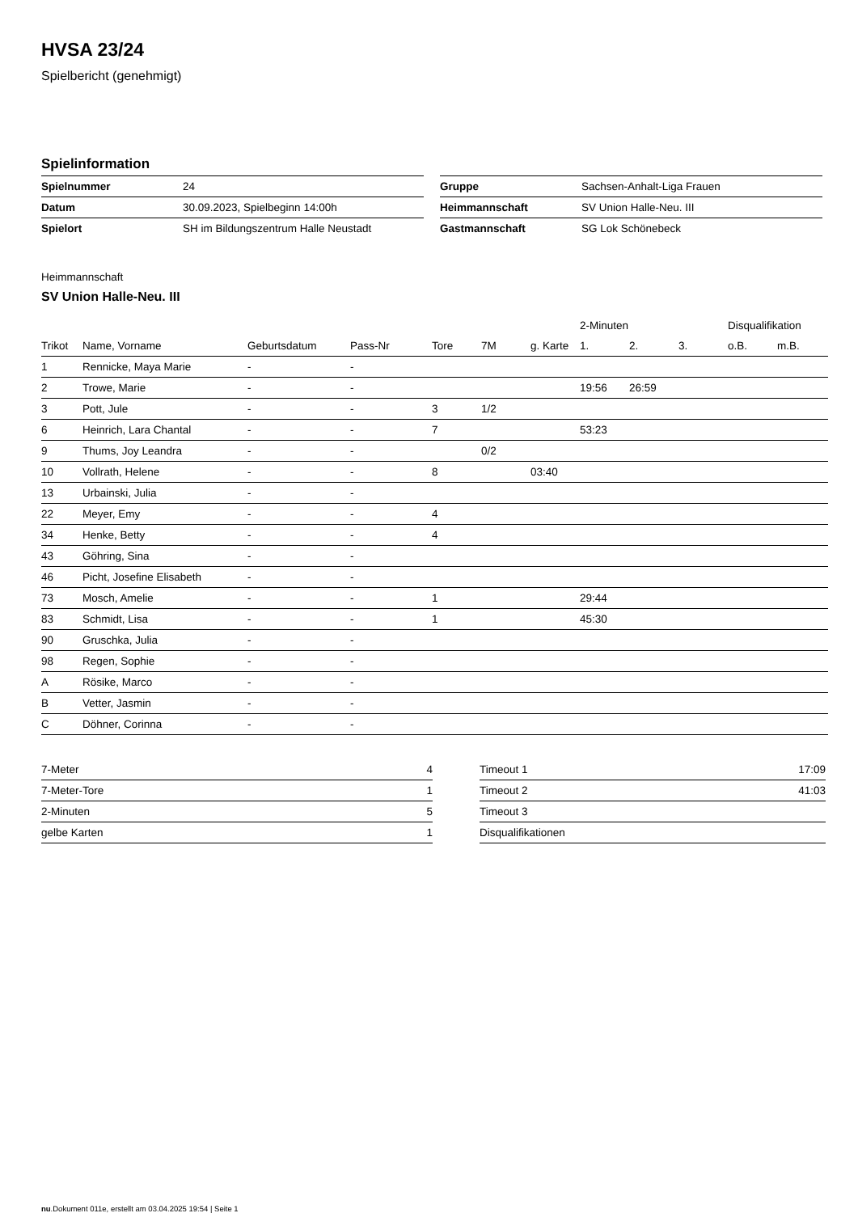HVSA 23/24
Spielbericht (genehmigt)
Spielinformation
| Spielnummer | 24 |
| Datum | 30.09.2023, Spielbeginn 14:00h |
| Spielort | SH im Bildungszentrum Halle Neustadt |
| Gruppe | Sachsen-Anhalt-Liga Frauen |
| Heimmannschaft | SV Union Halle-Neu. III |
| Gastmannschaft | SG Lok Schönebeck |
Heimmannschaft
SV Union Halle-Neu. III
| | | | | | | | 2-Minuten | | | Disqualifikation | |
| --- | --- | --- | --- | --- | --- | --- | --- | --- | --- | --- | --- |
| Trikot | Name, Vorname | Geburtsdatum | Pass-Nr | Tore | 7M | g. Karte | 1. | 2. | 3. | o.B. | m.B. |
| 1 | Rennicke, Maya Marie | - | - | | | | | | | | |
| 2 | Trowe, Marie | - | - | | | | 19:56 | 26:59 | | | |
| 3 | Pott, Jule | - | - | 3 | 1/2 | | | | | | |
| 6 | Heinrich, Lara Chantal | - | - | 7 | | | 53:23 | | | | |
| 9 | Thums, Joy Leandra | - | - | | 0/2 | | | | | | |
| 10 | Vollrath, Helene | - | - | 8 | | 03:40 | | | | | |
| 13 | Urbainski, Julia | - | - | | | | | | | | |
| 22 | Meyer, Emy | - | - | 4 | | | | | | | |
| 34 | Henke, Betty | - | - | 4 | | | | | | | |
| 43 | Göhring, Sina | - | - | | | | | | | | |
| 46 | Picht, Josefine Elisabeth | - | - | | | | | | | | |
| 73 | Mosch, Amelie | - | - | 1 | | | 29:44 | | | | |
| 83 | Schmidt, Lisa | - | - | 1 | | | 45:30 | | | | |
| 90 | Gruschka, Julia | - | - | | | | | | | | |
| 98 | Regen, Sophie | - | - | | | | | | | | |
| A | Rösike, Marco | - | - | | | | | | | | |
| B | Vetter, Jasmin | - | - | | | | | | | | |
| C | Döhner, Corinna | - | - | | | | | | | | |
| 7-Meter | 4 |
| 7-Meter-Tore | 1 |
| 2-Minuten | 5 |
| gelbe Karten | 1 |
| Timeout 1 | 17:09 |
| Timeout 2 | 41:03 |
| Timeout 3 | |
| Disqualifikationen | |
nu.Dokument 011e, erstellt am 03.04.2025 19:54 | Seite 1